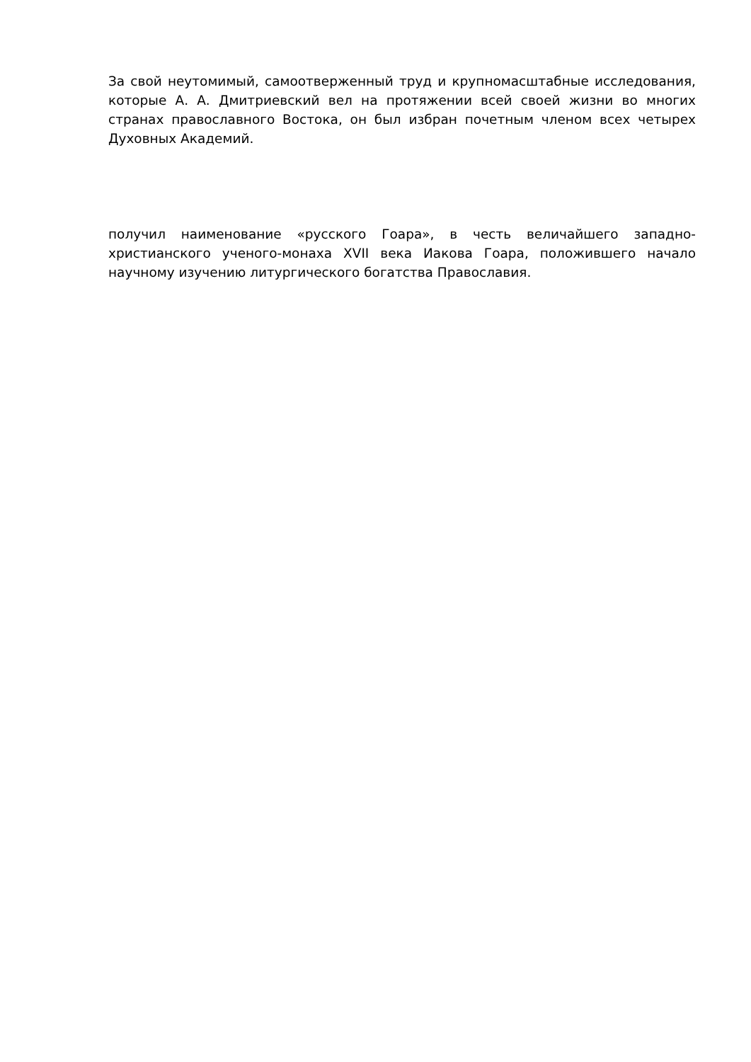За свой неутомимый, самоотверженный труд и крупномасштабные исследования, которые А. А. Дмитриевский вел на протяжении всей своей жизни во многих странах православного Востока, он был избран почетным членом всех четырех Духовных Академий.
получил наименование «русского Гоара», в честь величайшего западно-христианского ученого-монаха XVII века Иакова Гоара, положившего начало научному изучению литургического богатства Православия.